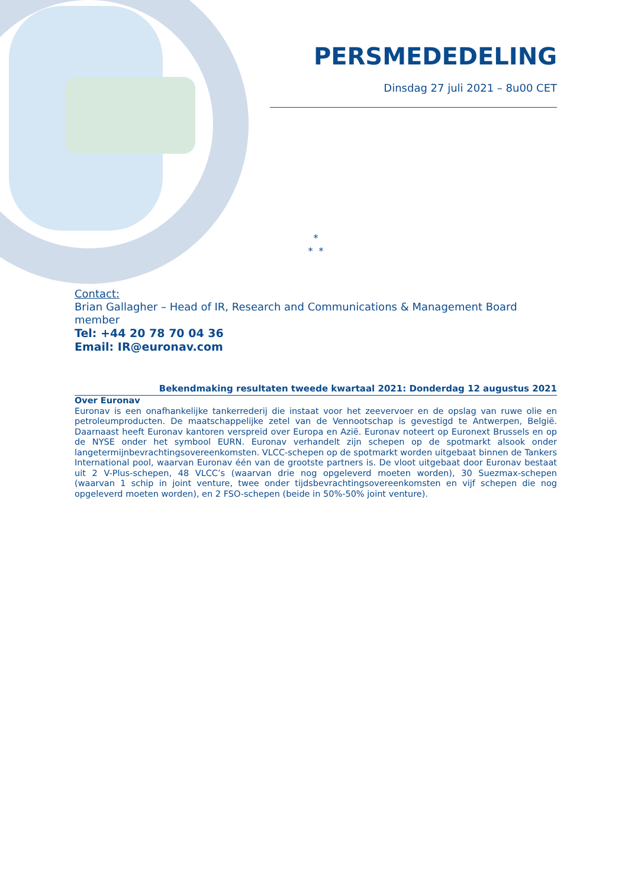PERSMEDEDELING
Dinsdag 27 juli 2021 – 8u00 CET
*
* *
Contact:
Brian Gallagher – Head of IR, Research and Communications & Management Board member
Tel: +44 20 78 70 04 36
Email: IR@euronav.com
Bekendmaking resultaten tweede kwartaal 2021: Donderdag 12 augustus 2021
Over Euronav
Euronav is een onafhankelijke tankerrederij die instaat voor het zeevervoer en de opslag van ruwe olie en petroleumproducten. De maatschappelijke zetel van de Vennootschap is gevestigd te Antwerpen, België. Daarnaast heeft Euronav kantoren verspreid over Europa en Azië. Euronav noteert op Euronext Brussels en op de NYSE onder het symbool EURN. Euronav verhandelt zijn schepen op de spotmarkt alsook onder langetermijnbevrachtingsovereenkomsten. VLCC-schepen op de spotmarkt worden uitgebaat binnen de Tankers International pool, waarvan Euronav één van de grootste partners is. De vloot uitgebaat door Euronav bestaat uit 2 V-Plus-schepen, 48 VLCC’s (waarvan drie nog opgeleverd moeten worden), 30 Suezmax-schepen (waarvan 1 schip in joint venture, twee onder tijdsbevrachtingsovereenkomsten en vijf schepen die nog opgeleverd moeten worden), en 2 FSO-schepen (beide in 50%-50% joint venture).